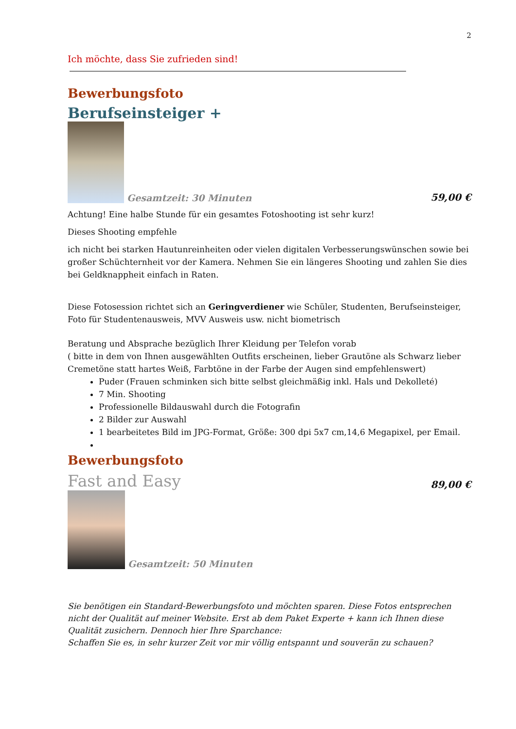2
Ich möchte, dass Sie zufrieden sind!
Bewerbungsfoto
Berufseinsteiger +
Gesamtzeit: 30 Minuten
59,00 €
Achtung! Eine halbe Stunde für ein gesamtes Fotoshooting ist sehr kurz!
Dieses Shooting empfehle
ich nicht bei starken Hautunreinheiten oder vielen digitalen Verbesserungswünschen sowie bei großer Schüchternheit vor der Kamera. Nehmen Sie ein längeres Shooting und zahlen Sie dies bei Geldknappheit einfach in Raten.
Diese Fotosession richtet sich an Geringverdiener wie Schüler, Studenten, Berufseinsteiger, Foto für Studentenausweis, MVV Ausweis usw. nicht biometrisch
Beratung und Absprache bezüglich Ihrer Kleidung per Telefon vorab
( bitte in dem von Ihnen ausgewählten Outfits erscheinen, lieber Grautöne als Schwarz lieber Cremetöne statt hartes Weiß, Farbtöne in der Farbe der Augen sind empfehlenswert)
Puder (Frauen schminken sich bitte selbst gleichmäßig inkl. Hals und Dekolleté)
7 Min. Shooting
Professionelle Bildauswahl durch die Fotografin
2 Bilder zur Auswahl
1 bearbeitetes Bild im JPG-Format, Größe: 300 dpi 5x7 cm,14,6 Megapixel, per Email.
Bewerbungsfoto
Fast and Easy
89,00 €
Gesamtzeit: 50 Minuten
Sie benötigen ein Standard-Bewerbungsfoto und möchten sparen. Diese Fotos entsprechen nicht der Qualität auf meiner Website. Erst ab dem Paket Experte + kann ich Ihnen diese Qualität zusichern. Dennoch hier Ihre Sparchance:
Schaffen Sie es, in sehr kurzer Zeit vor mir völlig entspannt und souverän zu schauen?